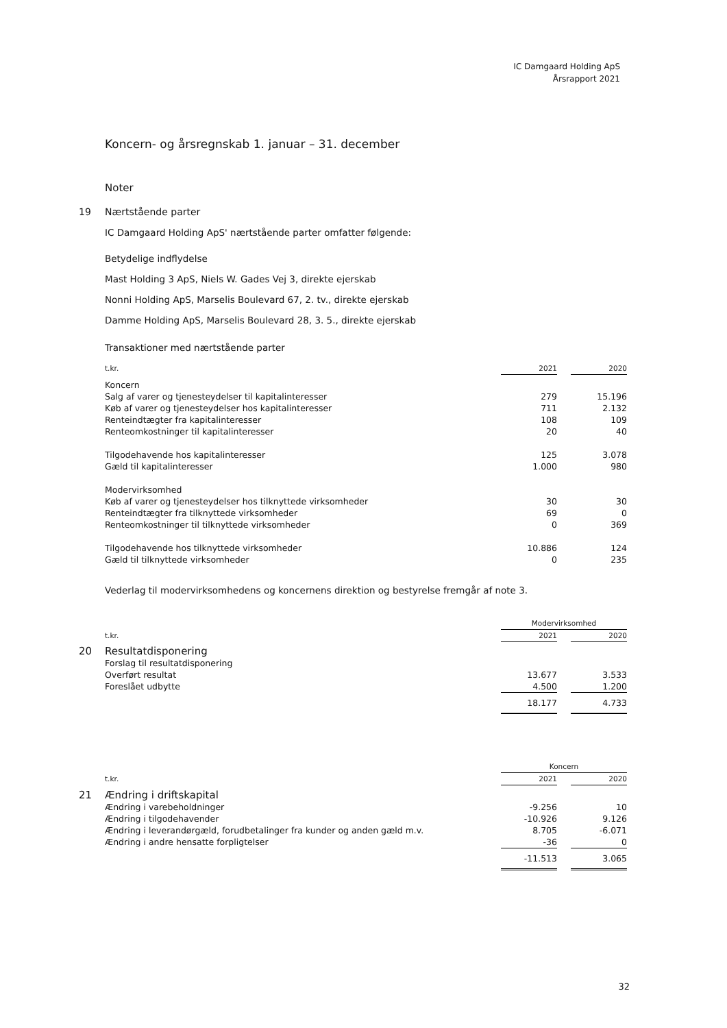IC Damgaard Holding ApS
Årsrapport 2021
Koncern- og årsregnskab 1. januar – 31. december
Noter
19 Nærtstående parter
IC Damgaard Holding ApS' nærtstående parter omfatter følgende:
Betydelige indflydelse
Mast Holding 3 ApS, Niels W. Gades Vej 3, direkte ejerskab
Nonni Holding ApS, Marselis Boulevard 67, 2. tv., direkte ejerskab
Damme Holding ApS, Marselis Boulevard 28, 3. 5., direkte ejerskab
Transaktioner med nærtstående parter
| t.kr. | 2021 | | 2020 |
| Koncern | | | |
| Salg af varer og tjenesteydelser til kapitalinteresser | 279 | | 15.196 |
| Køb af varer og tjenesteydelser hos kapitalinteresser | 711 | | 2.132 |
| Renteindtægter fra kapitalinteresser | 108 | | 109 |
| Renteomkostninger til kapitalinteresser | 20 | | 40 |
| Tilgodehavende hos kapitalinteresser | 125 | | 3.078 |
| Gæld til kapitalinteresser | 1.000 | | 980 |
| Modervirksomhed | | | |
| Køb af varer og tjenesteydelser hos tilknyttede virksomheder | 30 | | 30 |
| Renteindtægter fra tilknyttede virksomheder | 69 | | 0 |
| Renteomkostninger til tilknyttede virksomheder | 0 | | 369 |
| Tilgodehavende hos tilknyttede virksomheder | 10.886 | | 124 |
| Gæld til tilknyttede virksomheder | 0 | | 235 |
Vederlag til modervirksomhedens og koncernens direktion og bestyrelse fremgår af note 3.
| | Modervirksomhed | | |
| t.kr. | 2021 | | 2020 |
| 20 Resultatdisponering | | | |
| Forslag til resultatdisponering | | | |
| Overført resultat | 13.677 | | 3.533 |
| Foreslået udbytte | 4.500 | | 1.200 |
| | 18.177 | | 4.733 |
| | Koncern | | |
| t.kr. | 2021 | | 2020 |
| 21 Ændring i driftskapital | | | |
| Ændring i varebeholdninger | -9.256 | | 10 |
| Ændring i tilgodehavender | -10.926 | | 9.126 |
| Ændring i leverandørgæld, forudbetalinger fra kunder og anden gæld m.v. | 8.705 | | -6.071 |
| Ændring i andre hensatte forpligtelser | -36 | | 0 |
| | -11.513 | | 3.065 |
32